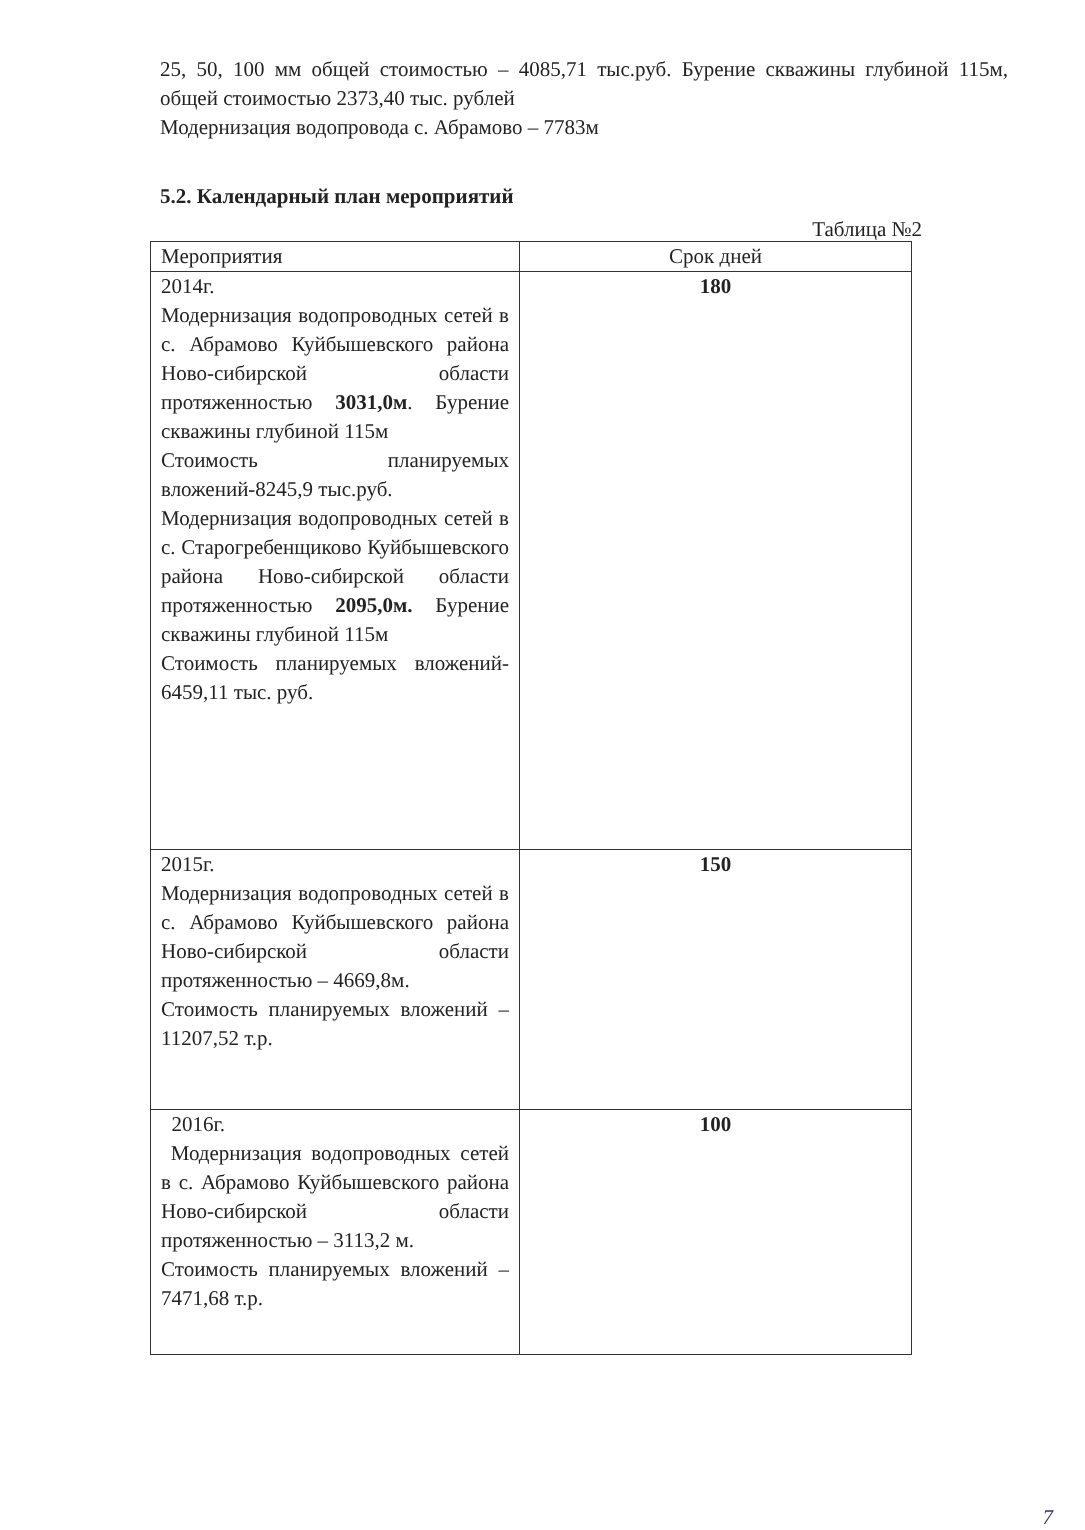25, 50, 100 мм общей стоимостью – 4085,71 тыс.руб. Бурение скважины глубиной 115м, общей стоимостью 2373,40 тыс. рублей
Модернизация водопровода с. Абрамово – 7783м
5.2. Календарный план мероприятий
Таблица №2
| Мероприятия | Срок дней |
| --- | --- |
| 2014г. Модернизация водопроводных сетей в с. Абрамово Куйбышевского района Ново-сибирской области протяженностью 3031,0м . Бурение скважины глубиной 115м Стоимость планируемых вложений-8245,9 тыс.руб. Модернизация водопроводных сетей в с. Старогребенщиково Куйбышевского района Ново-сибирской области протяженностью 2095,0м. Бурение скважины глубиной 115м Стоимость планируемых вложений- 6459,11 тыс. руб. | 180 |
| 2015г. Модернизация водопроводных сетей в с. Абрамово Куйбышевского района Ново-сибирской области протяженностью – 4669,8м. Стоимость планируемых вложений – 11207,52 т.р. | 150 |
| 2016г. Модернизация водопроводных сетей в с. Абрамово Куйбышевского района Ново-сибирской области протяженностью – 3113,2 м. Стоимость планируемых вложений – 7471,68 т.р. | 100 |
7